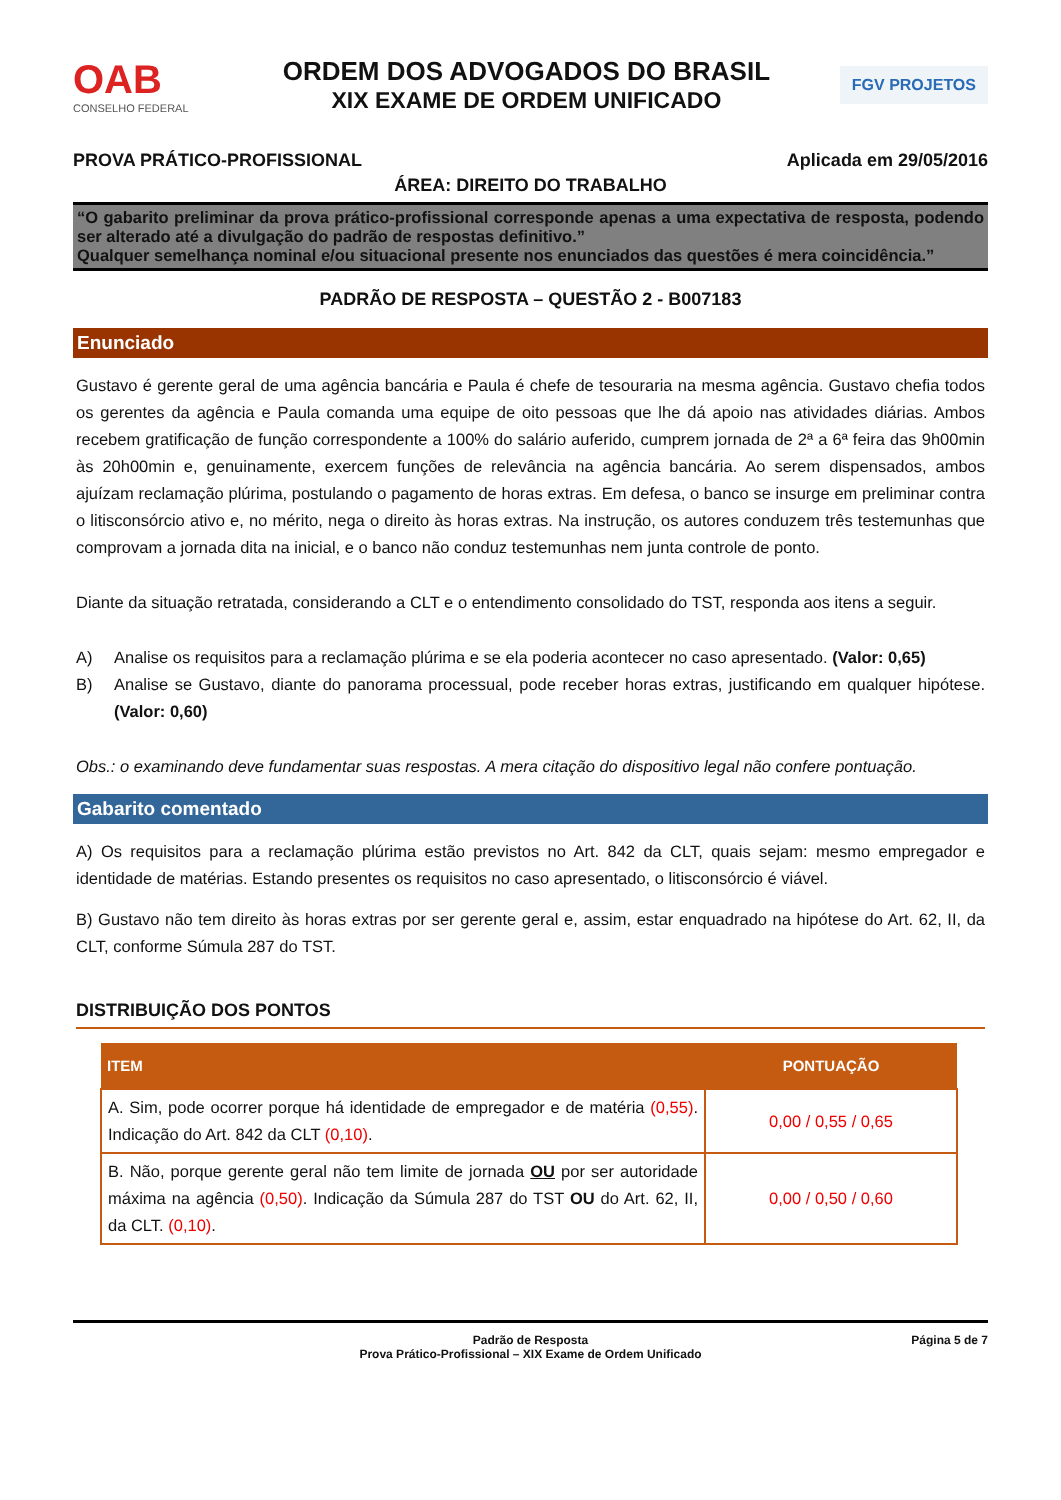OAB
CONSELHO FEDERAL
ORDEM DOS ADVOGADOS DO BRASIL
XIX EXAME DE ORDEM UNIFICADO
FGV PROJETOS
PROVA PRÁTICO-PROFISSIONAL Aplicada em 29/05/2016
ÁREA: DIREITO DO TRABALHO
“O gabarito preliminar da prova prático-profissional corresponde apenas a uma expectativa de resposta, podendo ser alterado até a divulgação do padrão de respostas definitivo.”
Qualquer semelhança nominal e/ou situacional presente nos enunciados das questões é mera coincidência.”
PADRÃO DE RESPOSTA – QUESTÃO 2 - B007183
Enunciado
Gustavo é gerente geral de uma agência bancária e Paula é chefe de tesouraria na mesma agência. Gustavo chefia todos os gerentes da agência e Paula comanda uma equipe de oito pessoas que lhe dá apoio nas atividades diárias. Ambos recebem gratificação de função correspondente a 100% do salário auferido, cumprem jornada de 2ª a 6ª feira das 9h00min às 20h00min e, genuinamente, exercem funções de relevância na agência bancária. Ao serem dispensados, ambos ajuízam reclamação plúrima, postulando o pagamento de horas extras. Em defesa, o banco se insurge em preliminar contra o litisconsórcio ativo e, no mérito, nega o direito às horas extras. Na instrução, os autores conduzem três testemunhas que comprovam a jornada dita na inicial, e o banco não conduz testemunhas nem junta controle de ponto.
Diante da situação retratada, considerando a CLT e o entendimento consolidado do TST, responda aos itens a seguir.
A) Analise os requisitos para a reclamação plúrima e se ela poderia acontecer no caso apresentado. (Valor: 0,65)
B) Analise se Gustavo, diante do panorama processual, pode receber horas extras, justificando em qualquer hipótese. (Valor: 0,60)
Obs.: o examinando deve fundamentar suas respostas. A mera citação do dispositivo legal não confere pontuação.
Gabarito comentado
A) Os requisitos para a reclamação plúrima estão previstos no Art. 842 da CLT, quais sejam: mesmo empregador e identidade de matérias. Estando presentes os requisitos no caso apresentado, o litisconsórcio é viável.
B) Gustavo não tem direito às horas extras por ser gerente geral e, assim, estar enquadrado na hipótese do Art. 62, II, da CLT, conforme Súmula 287 do TST.
DISTRIBUIÇÃO DOS PONTOS
| ITEM | PONTUAÇÃO |
| --- | --- |
| A. Sim, pode ocorrer porque há identidade de empregador e de matéria (0,55) . Indicação do Art. 842 da CLT (0,10) . | 0,00 / 0,55 / 0,65 |
| B. Não, porque gerente geral não tem limite de jornada OU por ser autoridade máxima na agência (0,50) . Indicação da Súmula 287 do TST OU do Art. 62, II, da CLT. (0,10) . | 0,00 / 0,50 / 0,60 |
Padrão de Resposta
Prova Prático-Profissional – XIX Exame de Ordem Unificado
Página 5 de 7